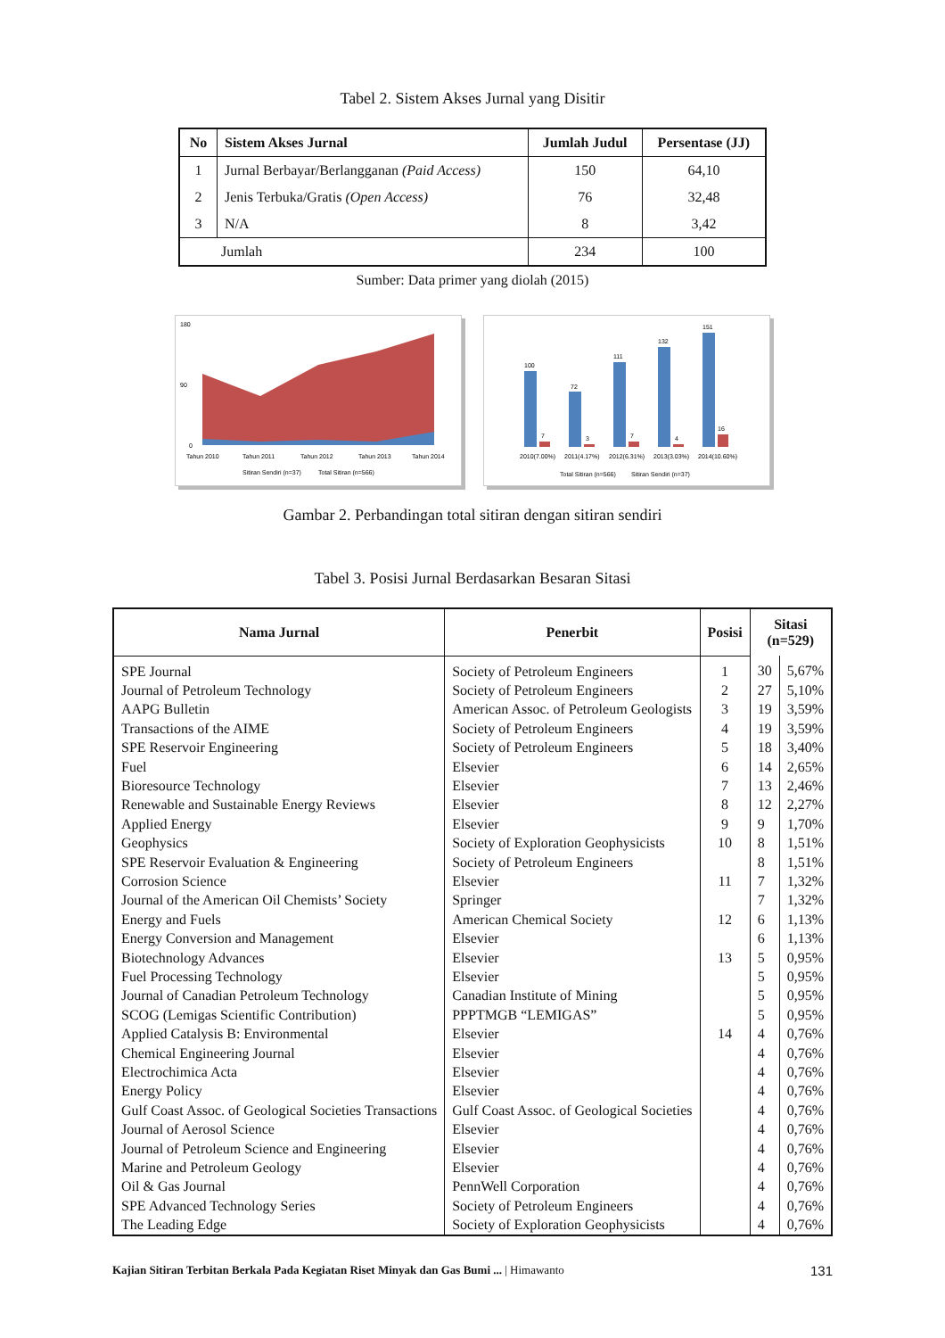Tabel 2. Sistem Akses Jurnal yang Disitir
| No | Sistem Akses Jurnal | Jumlah Judul | Persentase (JJ) |
| --- | --- | --- | --- |
| 1 | Jurnal Berbayar/Berlangganan (Paid Access) | 150 | 64,10 |
| 2 | Jenis Terbuka/Gratis (Open Access) | 76 | 32,48 |
| 3 | N/A | 8 | 3,42 |
| Jumlah | | 234 | 100 |
Sumber: Data primer yang diolah (2015)
180
90
0
Tahun 2010
Tahun 2011
Tahun 2012
Tahun 2013
Tahun 2014
Sitiran Sendiri (n=37)
Total Sitiran (n=566)
100
72
111
132
151
7
3
7
4
16
2010(7.00%)
2011(4.17%)
2012(6.31%)
2013(3.03%)
2014(10.60%)
Total Sitiran (n=566)
Sitiran Sendiri (n=37)
Gambar 2. Perbandingan total sitiran dengan sitiran sendiri
Tabel 3. Posisi Jurnal Berdasarkan Besaran Sitasi
| Nama Jurnal | Penerbit | Posisi | Sitasi (n=529) | |
| --- | --- | --- | --- | --- |
| SPE Journal | Society of Petroleum Engineers | 1 | 30 | 5,67% |
| Journal of Petroleum Technology | Society of Petroleum Engineers | 2 | 27 | 5,10% |
| AAPG Bulletin | American Assoc. of Petroleum Geologists | 3 | 19 | 3,59% |
| Transactions of the AIME | Society of Petroleum Engineers | 4 | 19 | 3,59% |
| SPE Reservoir Engineering | Society of Petroleum Engineers | 5 | 18 | 3,40% |
| Fuel | Elsevier | 6 | 14 | 2,65% |
| Bioresource Technology | Elsevier | 7 | 13 | 2,46% |
| Renewable and Sustainable Energy Reviews | Elsevier | 8 | 12 | 2,27% |
| Applied Energy | Elsevier | 9 | 9 | 1,70% |
| Geophysics | Society of Exploration Geophysicists | 10 | 8 | 1,51% |
| SPE Reservoir Evaluation & Engineering | Society of Petroleum Engineers | | 8 | 1,51% |
| Corrosion Science | Elsevier | 11 | 7 | 1,32% |
| Journal of the American Oil Chemists’ Society | Springer | | 7 | 1,32% |
| Energy and Fuels | American Chemical Society | 12 | 6 | 1,13% |
| Energy Conversion and Management | Elsevier | | 6 | 1,13% |
| Biotechnology Advances | Elsevier | 13 | 5 | 0,95% |
| Fuel Processing Technology | Elsevier | | 5 | 0,95% |
| Journal of Canadian Petroleum Technology | Canadian Institute of Mining | | 5 | 0,95% |
| SCOG (Lemigas Scientific Contribution) | PPPTMGB “LEMIGAS” | | 5 | 0,95% |
| Applied Catalysis B: Environmental | Elsevier | 14 | 4 | 0,76% |
| Chemical Engineering Journal | Elsevier | | 4 | 0,76% |
| Electrochimica Acta | Elsevier | | 4 | 0,76% |
| Energy Policy | Elsevier | | 4 | 0,76% |
| Gulf Coast Assoc. of Geological Societies Transactions | Gulf Coast Assoc. of Geological Societies | | 4 | 0,76% |
| Journal of Aerosol Science | Elsevier | | 4 | 0,76% |
| Journal of Petroleum Science and Engineering | Elsevier | | 4 | 0,76% |
| Marine and Petroleum Geology | Elsevier | | 4 | 0,76% |
| Oil & Gas Journal | PennWell Corporation | | 4 | 0,76% |
| SPE Advanced Technology Series | Society of Petroleum Engineers | | 4 | 0,76% |
| The Leading Edge | Society of Exploration Geophysicists | | 4 | 0,76% |
Kajian Sitiran Terbitan Berkala Pada Kegiatan Riset Minyak dan Gas Bumi ... | Himawanto 131